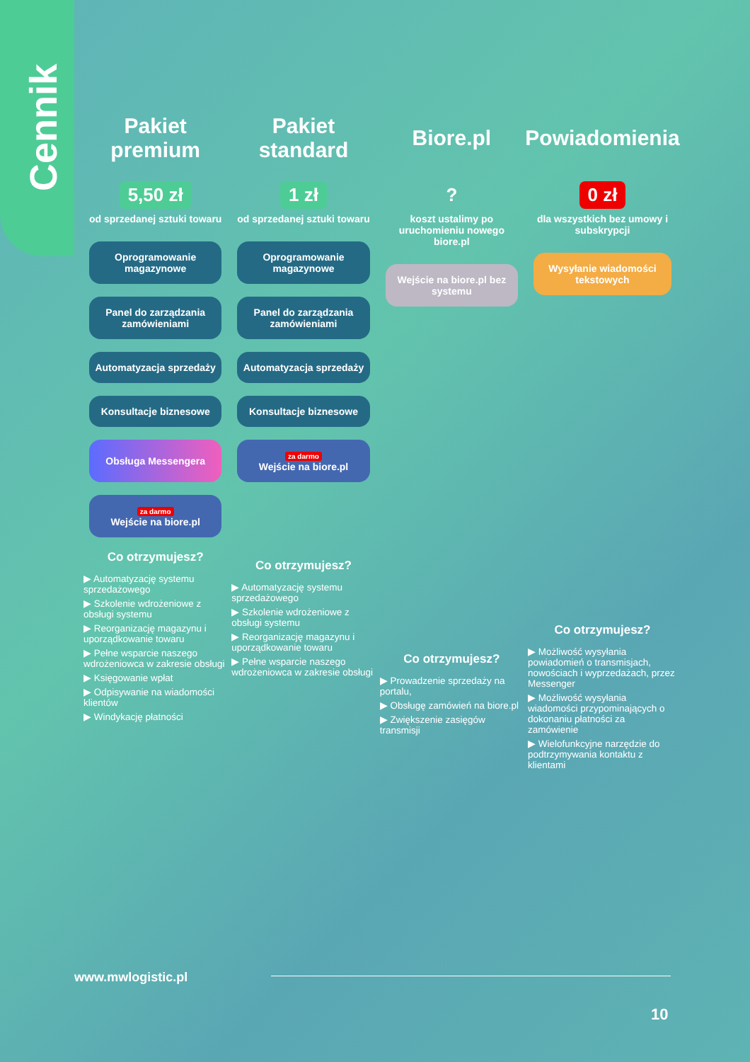Cennik
Pakiet premium
5,50 zł
od sprzedanej sztuki towaru
Oprogramowanie magazynowe
Panel do zarządzania zamówieniami
Automatyzacja sprzedaży
Konsultacje biznesowe
Obsługa Messengera
za darmo
Wejście na biore.pl
Co otrzymujesz?
▶ Automatyzację systemu sprzedażowego
▶ Szkolenie wdrożeniowe z obsługi systemu
▶ Reorganizację magazynu i uporządkowanie towaru
▶ Pełne wsparcie naszego wdrożeniowca w zakresie obsługi
▶ Księgowanie wpłat
▶ Odpisywanie na wiadomości klientów
▶ Windykację płatności
Pakiet standard
1 zł
od sprzedanej sztuki towaru
Oprogramowanie magazynowe
Panel do zarządzania zamówieniami
Automatyzacja sprzedaży
Konsultacje biznesowe
za darmo
Wejście na biore.pl
Co otrzymujesz?
▶ Automatyzację systemu sprzedażowego
▶ Szkolenie wdrożeniowe z obsługi systemu
▶ Reorganizację magazynu i uporządkowanie towaru
▶ Pełne wsparcie naszego wdrożeniowca w zakresie obsługi
Biore.pl
?
koszt ustalimy po uruchomieniu nowego biore.pl
Wejście na biore.pl bez systemu
Co otrzymujesz?
▶ Prowadzenie sprzedaży na portalu,
▶ Obsługę zamówień na biore.pl
▶ Zwiększenie zasięgów transmisji
Powiadomienia
0 zł
dla wszystkich bez umowy i subskrypcji
Wysyłanie wiadomości tekstowych
Co otrzymujesz?
▶ Możliwość wysyłania powiadomień o transmisjach, nowościach i wyprzedażach, przez Messenger
▶ Możliwość wysyłania wiadomości przypominających o dokonaniu płatności za zamówienie
▶ Wielofunkcyjne narzędzie do podtrzymywania kontaktu z klientami
www.mwlogistic.pl
10